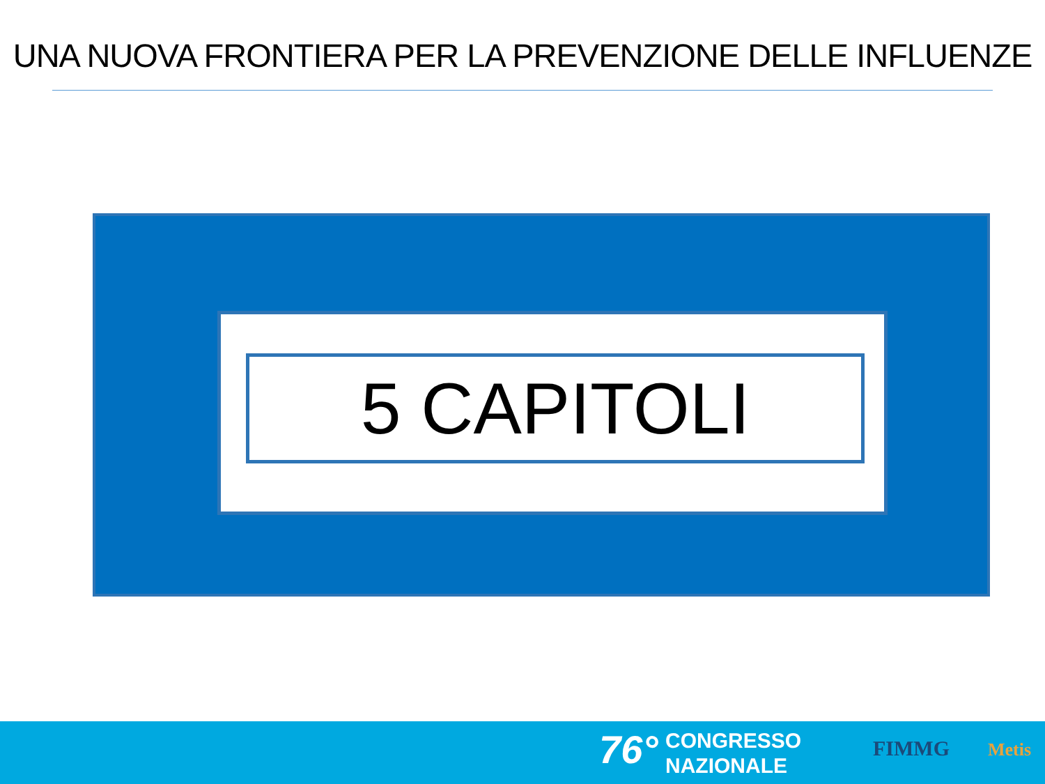UNA NUOVA FRONTIERA PER LA PREVENZIONE DELLE INFLUENZE
5 CAPITOLI
76°
CONGRESSO
NAZIONALE
FIMMG Metis